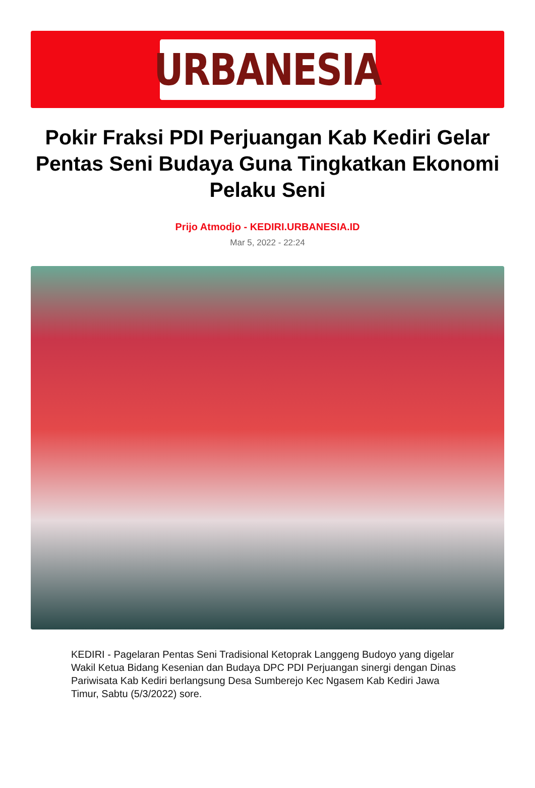URBANESIA
Pokir Fraksi PDI Perjuangan Kab Kediri Gelar Pentas Seni Budaya Guna Tingkatkan Ekonomi Pelaku Seni
Prijo Atmodjo - KEDIRI.URBANESIA.ID
Mar 5, 2022 - 22:24
KEDIRI - Pagelaran Pentas Seni Tradisional Ketoprak Langgeng Budoyo yang digelar Wakil Ketua Bidang Kesenian dan Budaya DPC PDI Perjuangan sinergi dengan Dinas Pariwisata Kab Kediri berlangsung Desa Sumberejo Kec Ngasem Kab Kediri Jawa Timur, Sabtu (5/3/2022) sore.